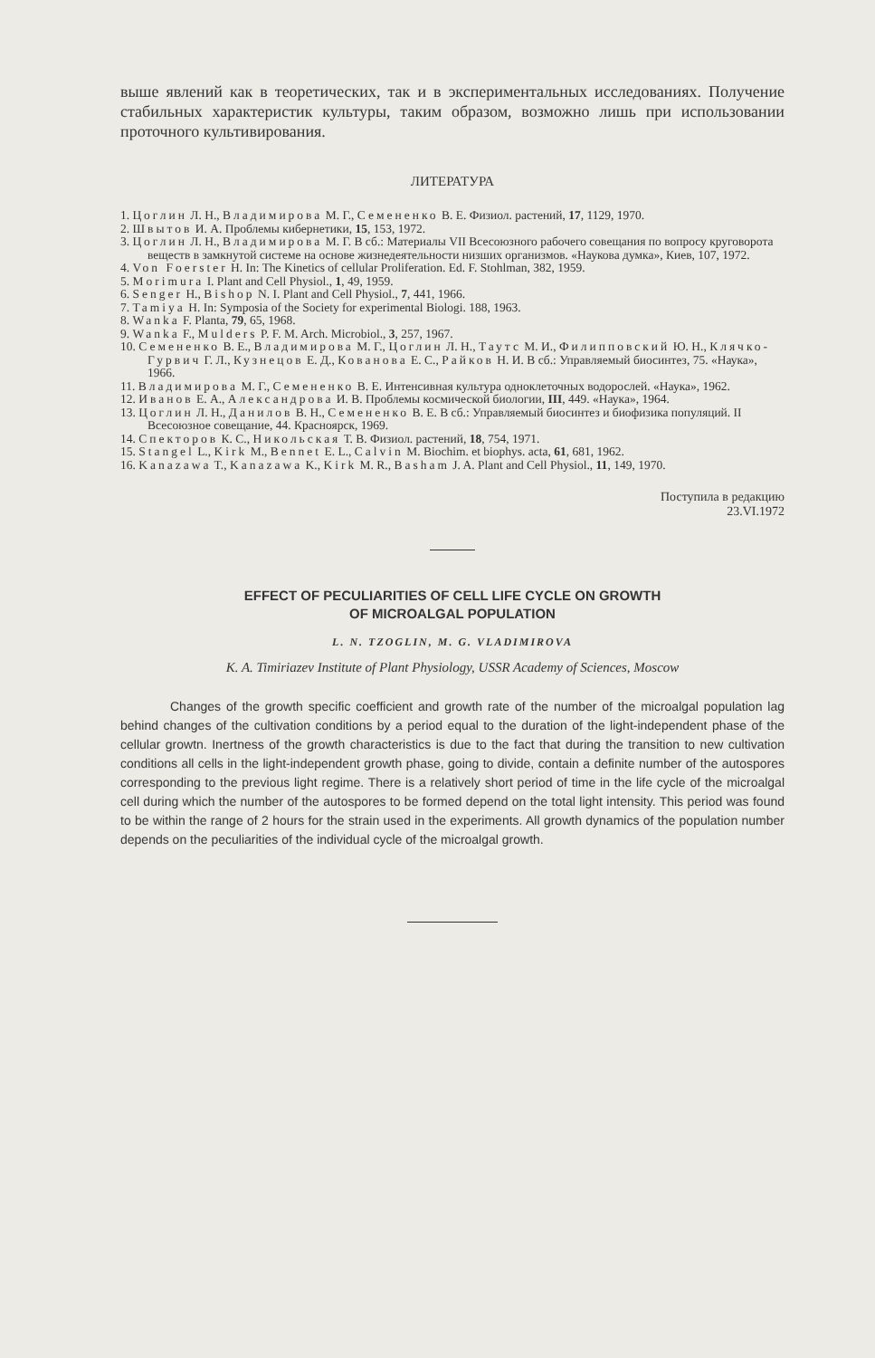выше явлений как в теоретических, так и в экспериментальных исследованиях. Получение стабильных характеристик культуры, таким образом, возможно лишь при использовании проточного культивирования.
ЛИТЕРАТУРА
1. Цоглин Л. Н., Владимирова М. Г., Семененко В. Е. Физиол. растений, 17, 1129, 1970.
2. Швытов И. А. Проблемы кибернетики, 15, 153, 1972.
3. Цоглин Л. Н., Владимирова М. Г. В сб.: Материалы VII Всесоюзного рабочего совещания по вопросу круговорота веществ в замкнутой системе на основе жизнедеятельности низших организмов. «Наукова думка», Киев, 107, 1972.
4. Von Foerster H. In: The Kinetics of cellular Proliferation. Ed. F. Stohlman, 382, 1959.
5. Morimura I. Plant and Cell Physiol., 1, 49, 1959.
6. Senger H., Bishop N. I. Plant and Cell Physiol., 7, 441, 1966.
7. Tamiya H. In: Symposia of the Society for experimental Biologi. 188, 1963.
8. Wanka F. Planta, 79, 65, 1968.
9. Wanka F., Mulders P. F. M. Arch. Microbiol., 3, 257, 1967.
10. Семененко В. Е., Владимирова М. Г., Цоглин Л. Н., Таутс М. И., Филипповский Ю. Н., Клячко-Гурвич Г. Л., Кузнецов Е. Д., Ковано­ва Е. С., Райков Н. И. В сб.: Управляемый биосинтез, 75. «Наука», 1966.
11. Владимирова М. Г., Семененко В. Е. Интенсивная культура одноклеточных водорослей. «Наука», 1962.
12. Иванов Е. А., Александрова И. В. Проблемы космической биологии, III, 449. «Наука», 1964.
13. Цоглин Л. Н., Данилов В. Н., Семененко В. Е. В сб.: Управляемый биосинтез и биофизика популяций. II Всесоюзное совещание, 44. Красноярск, 1969.
14. Спекторов К. С., Никольская Т. В. Физиол. растений, 18, 754, 1971.
15. Stangel L., Kirk M., Bennet E. L., Calvin M. Biochim. et biophys. acta, 61, 681, 1962.
16. Kanazawa T., Kanazawa K., Kirk M. R., Basham J. A. Plant and Cell Physiol., 11, 149, 1970.
Поступила в редакцию
23.VI.1972
EFFECT OF PECULIARITIES OF CELL LIFE CYCLE ON GROWTH
OF MICROALGAL POPULATION
L. N. TZOGLIN, M. G. VLADIMIROVA
K. A. Timiriazev Institute of Plant Physiology, USSR Academy of Sciences, Moscow
Changes of the growth specific coefficient and growth rate of the number of the microalgal population lag behind changes of the cultivation conditions by a period equal to the duration of the light-independent phase of the cellular growtn. Inertness of the growth characteristics is due to the fact that during the transition to new cultivation conditions all cells in the light-independent growth phase, going to divide, contain a definite number of the autospores corresponding to the previous light regime. There is a relatively short period of time in the life cycle of the microalgal cell during which the number of the autospores to be formed depend on the total light intensity. This period was found to be within the range of 2 hours for the strain used in the experiments. All growth dynamics of the population number depends on the peculiarities of the individual cycle of the microalgal growth.